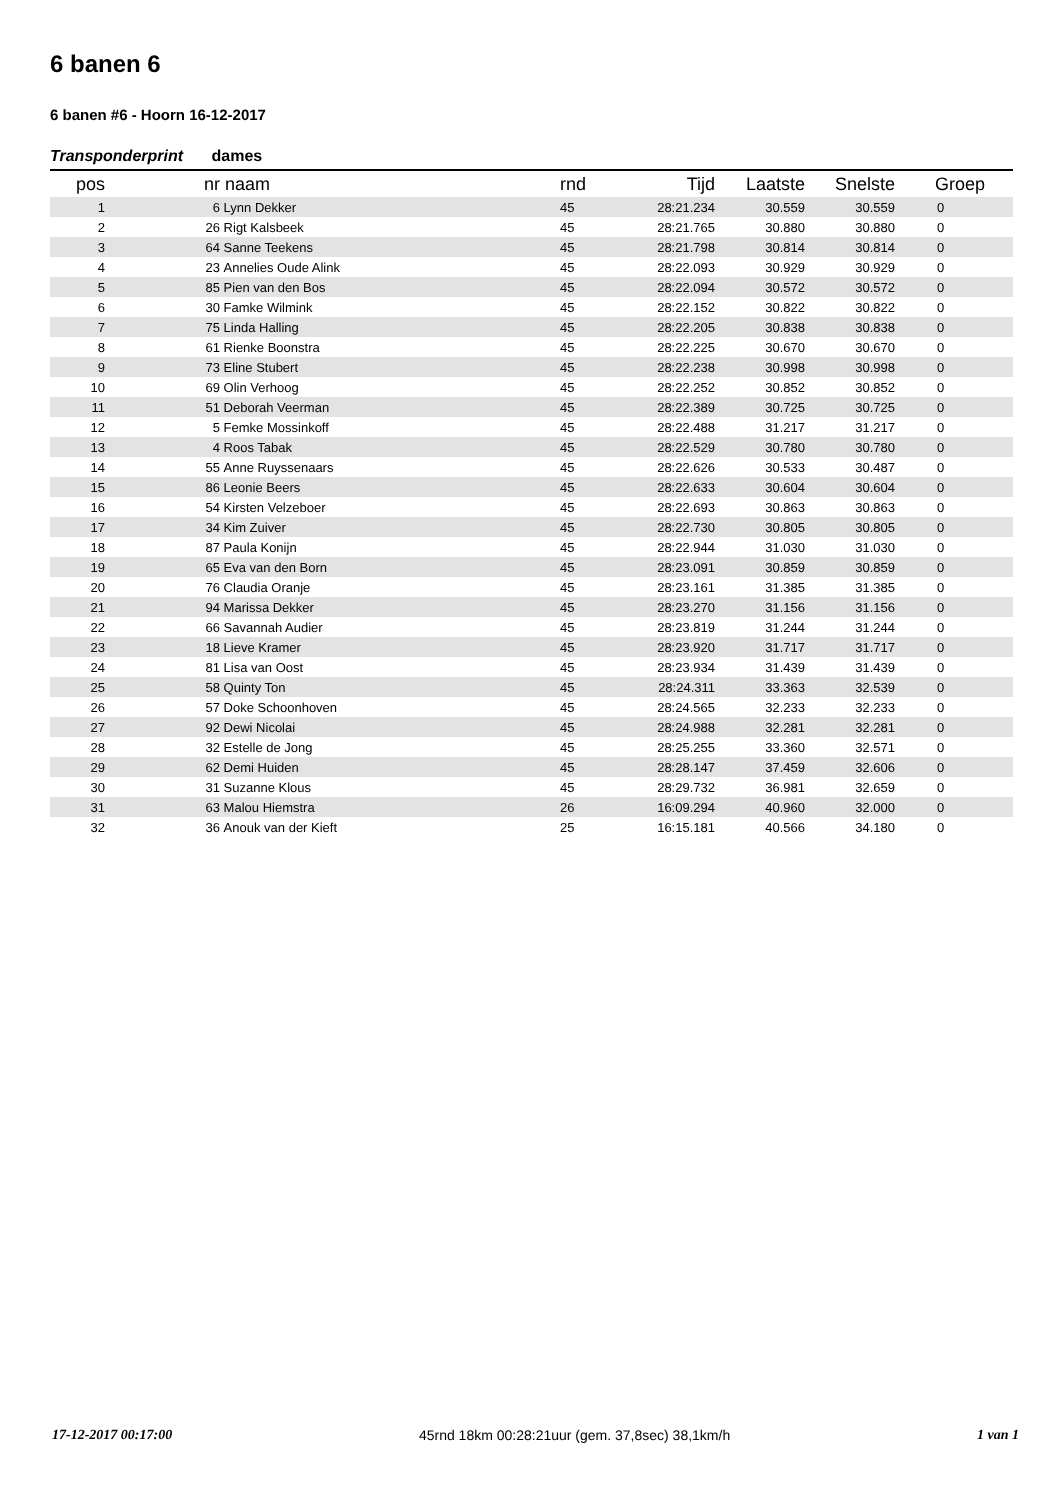6 banen 6
6 banen #6 - Hoorn 16-12-2017
Transponderprint dames
| pos | nr | naam | rnd | Tijd | Laatste | Snelste | Groep |
| --- | --- | --- | --- | --- | --- | --- | --- |
| 1 | 6 | Lynn Dekker | 45 | 28:21.234 | 30.559 | 30.559 | 0 |
| 2 | 26 | Rigt Kalsbeek | 45 | 28:21.765 | 30.880 | 30.880 | 0 |
| 3 | 64 | Sanne Teekens | 45 | 28:21.798 | 30.814 | 30.814 | 0 |
| 4 | 23 | Annelies Oude Alink | 45 | 28:22.093 | 30.929 | 30.929 | 0 |
| 5 | 85 | Pien van den Bos | 45 | 28:22.094 | 30.572 | 30.572 | 0 |
| 6 | 30 | Famke Wilmink | 45 | 28:22.152 | 30.822 | 30.822 | 0 |
| 7 | 75 | Linda Halling | 45 | 28:22.205 | 30.838 | 30.838 | 0 |
| 8 | 61 | Rienke Boonstra | 45 | 28:22.225 | 30.670 | 30.670 | 0 |
| 9 | 73 | Eline Stubert | 45 | 28:22.238 | 30.998 | 30.998 | 0 |
| 10 | 69 | Olin Verhoog | 45 | 28:22.252 | 30.852 | 30.852 | 0 |
| 11 | 51 | Deborah Veerman | 45 | 28:22.389 | 30.725 | 30.725 | 0 |
| 12 | 5 | Femke Mossinkoff | 45 | 28:22.488 | 31.217 | 31.217 | 0 |
| 13 | 4 | Roos Tabak | 45 | 28:22.529 | 30.780 | 30.780 | 0 |
| 14 | 55 | Anne Ruyssenaars | 45 | 28:22.626 | 30.533 | 30.487 | 0 |
| 15 | 86 | Leonie Beers | 45 | 28:22.633 | 30.604 | 30.604 | 0 |
| 16 | 54 | Kirsten Velzeboer | 45 | 28:22.693 | 30.863 | 30.863 | 0 |
| 17 | 34 | Kim Zuiver | 45 | 28:22.730 | 30.805 | 30.805 | 0 |
| 18 | 87 | Paula Konijn | 45 | 28:22.944 | 31.030 | 31.030 | 0 |
| 19 | 65 | Eva van den Born | 45 | 28:23.091 | 30.859 | 30.859 | 0 |
| 20 | 76 | Claudia Oranje | 45 | 28:23.161 | 31.385 | 31.385 | 0 |
| 21 | 94 | Marissa Dekker | 45 | 28:23.270 | 31.156 | 31.156 | 0 |
| 22 | 66 | Savannah Audier | 45 | 28:23.819 | 31.244 | 31.244 | 0 |
| 23 | 18 | Lieve Kramer | 45 | 28:23.920 | 31.717 | 31.717 | 0 |
| 24 | 81 | Lisa van Oost | 45 | 28:23.934 | 31.439 | 31.439 | 0 |
| 25 | 58 | Quinty Ton | 45 | 28:24.311 | 33.363 | 32.539 | 0 |
| 26 | 57 | Doke Schoonhoven | 45 | 28:24.565 | 32.233 | 32.233 | 0 |
| 27 | 92 | Dewi Nicolai | 45 | 28:24.988 | 32.281 | 32.281 | 0 |
| 28 | 32 | Estelle de Jong | 45 | 28:25.255 | 33.360 | 32.571 | 0 |
| 29 | 62 | Demi Huiden | 45 | 28:28.147 | 37.459 | 32.606 | 0 |
| 30 | 31 | Suzanne Klous | 45 | 28:29.732 | 36.981 | 32.659 | 0 |
| 31 | 63 | Malou Hiemstra | 26 | 16:09.294 | 40.960 | 32.000 | 0 |
| 32 | 36 | Anouk van der Kieft | 25 | 16:15.181 | 40.566 | 34.180 | 0 |
17-12-2017 00:17:00 45rnd 18km 00:28:21uur (gem. 37,8sec) 38,1km/h 1 van 1